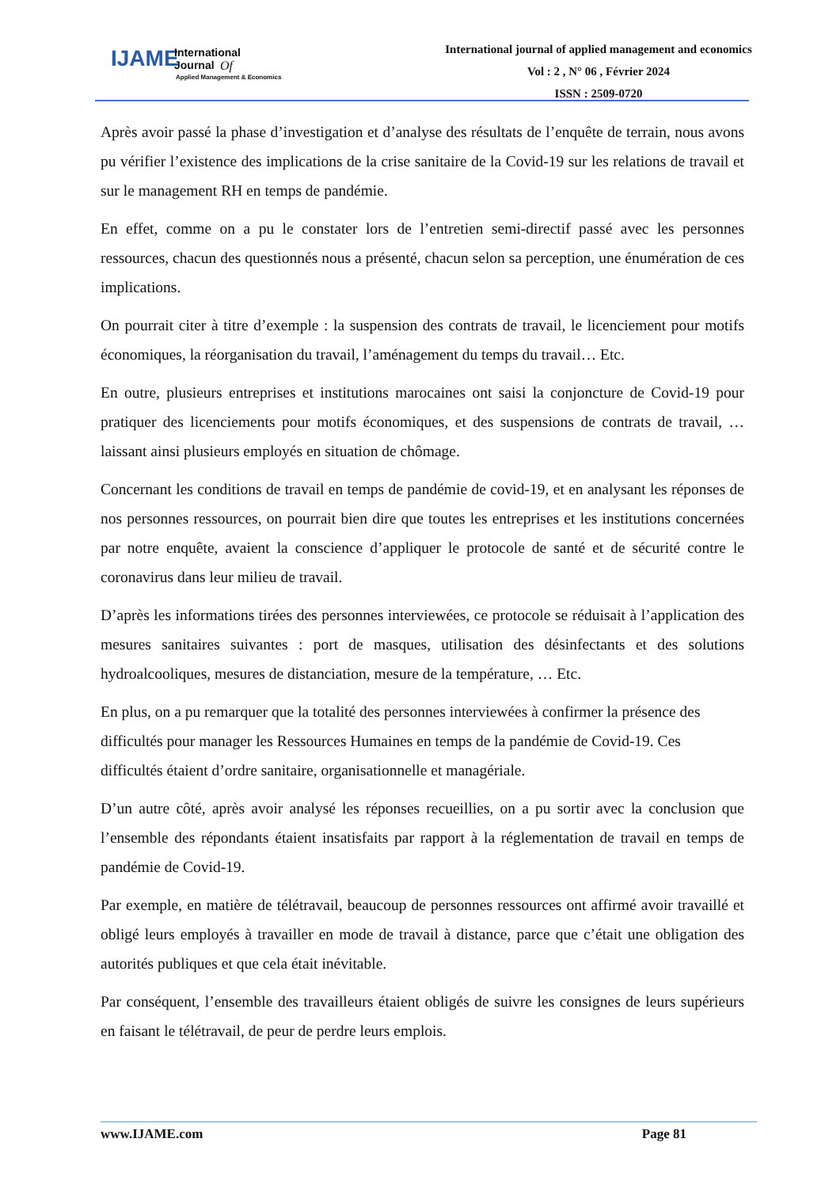IJAME International Journal
Of
Applied Management & Economics
International journal of applied management and economics
Vol : 2 , N° 06 , Février 2024
ISSN : 2509-0720
Après avoir passé la phase d’investigation et d’analyse des résultats de l’enquête de terrain, nous avons pu vérifier l’existence des implications de la crise sanitaire de la Covid-19 sur les relations de travail et sur le management RH en temps de pandémie.
En effet, comme on a pu le constater lors de l’entretien semi-directif passé avec les personnes ressources, chacun des questionnés nous a présenté, chacun selon sa perception, une énumération de ces implications.
On pourrait citer à titre d’exemple : la suspension des contrats de travail, le licenciement pour motifs économiques, la réorganisation du travail, l’aménagement du temps du travail… Etc.
En outre, plusieurs entreprises et institutions marocaines ont saisi la conjoncture de Covid-19 pour pratiquer des licenciements pour motifs économiques, et des suspensions de contrats de travail, … laissant ainsi plusieurs employés en situation de chômage.
Concernant les conditions de travail en temps de pandémie de covid-19, et en analysant les réponses de nos personnes ressources, on pourrait bien dire que toutes les entreprises et les institutions concernées par notre enquête, avaient la conscience d’appliquer le protocole de santé et de sécurité contre le coronavirus dans leur milieu de travail.
D’après les informations tirées des personnes interviewées, ce protocole se réduisait à l’application des mesures sanitaires suivantes : port de masques, utilisation des désinfectants et des solutions hydroalcooliques, mesures de distanciation, mesure de la température, … Etc.
En plus, on a pu remarquer que la totalité des personnes interviewées à confirmer la présence des difficultés pour manager les Ressources Humaines en temps de la pandémie de Covid-19. Ces difficultés étaient d’ordre sanitaire, organisationnelle et managériale.
D’un autre côté, après avoir analysé les réponses recueillies, on a pu sortir avec la conclusion que l’ensemble des répondants étaient insatisfaits par rapport à la réglementation de travail en temps de pandémie de Covid-19.
Par exemple, en matière de télétravail, beaucoup de personnes ressources ont affirmé avoir travaillé et obligé leurs employés à travailler en mode de travail à distance, parce que c’était une obligation des autorités publiques et que cela était inévitable.
Par conséquent, l’ensemble des travailleurs étaient obligés de suivre les consignes de leurs supérieurs en faisant le télétravail, de peur de perdre leurs emplois.
www.IJAME.com Page 81